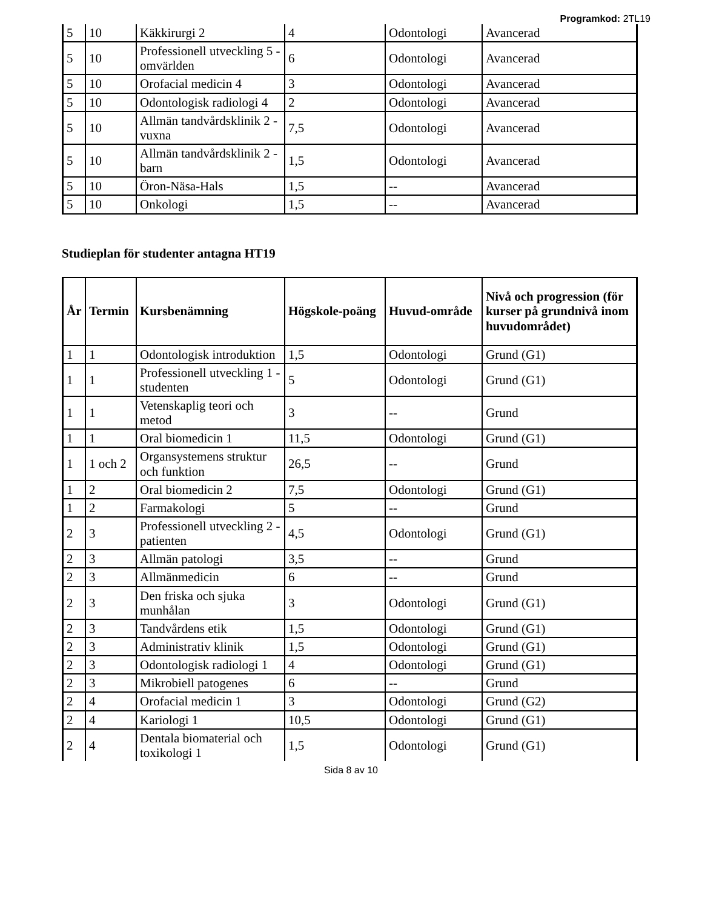Programkod: 2TL19
| 5 | 10 | Käkkirurgi 2 | 4 | Odontologi | Avancerad |
| 5 | 10 | Professionell utveckling 5 - omvärlden | 6 | Odontologi | Avancerad |
| 5 | 10 | Orofacial medicin 4 | 3 | Odontologi | Avancerad |
| 5 | 10 | Odontologisk radiologi 4 | 2 | Odontologi | Avancerad |
| 5 | 10 | Allmän tandvårdsklinik 2 - vuxna | 7,5 | Odontologi | Avancerad |
| 5 | 10 | Allmän tandvårdsklinik 2 - barn | 1,5 | Odontologi | Avancerad |
| 5 | 10 | Öron-Näsa-Hals | 1,5 | -- | Avancerad |
| 5 | 10 | Onkologi | 1,5 | -- | Avancerad |
Studieplan för studenter antagna HT19
| År | Termin | Kursbenämning | Högskole-poäng | Huvud-område | Nivå och progression (för kurser på grundnivå inom huvudområdet) |
| --- | --- | --- | --- | --- | --- |
| 1 | 1 | Odontologisk introduktion | 1,5 | Odontologi | Grund (G1) |
| 1 | 1 | Professionell utveckling 1 - studenten | 5 | Odontologi | Grund (G1) |
| 1 | 1 | Vetenskaplig teori och metod | 3 | -- | Grund |
| 1 | 1 | Oral biomedicin 1 | 11,5 | Odontologi | Grund (G1) |
| 1 | 1 och 2 | Organsystemens struktur och funktion | 26,5 | -- | Grund |
| 1 | 2 | Oral biomedicin 2 | 7,5 | Odontologi | Grund (G1) |
| 1 | 2 | Farmakologi | 5 | -- | Grund |
| 2 | 3 | Professionell utveckling 2 - patienten | 4,5 | Odontologi | Grund (G1) |
| 2 | 3 | Allmän patologi | 3,5 | -- | Grund |
| 2 | 3 | Allmänmedicin | 6 | -- | Grund |
| 2 | 3 | Den friska och sjuka munhålan | 3 | Odontologi | Grund (G1) |
| 2 | 3 | Tandvårdens etik | 1,5 | Odontologi | Grund (G1) |
| 2 | 3 | Administrativ klinik | 1,5 | Odontologi | Grund (G1) |
| 2 | 3 | Odontologisk radiologi 1 | 4 | Odontologi | Grund (G1) |
| 2 | 3 | Mikrobiell patogenes | 6 | -- | Grund |
| 2 | 4 | Orofacial medicin 1 | 3 | Odontologi | Grund (G2) |
| 2 | 4 | Kariologi 1 | 10,5 | Odontologi | Grund (G1) |
| 2 | 4 | Dentala biomaterial och toxikologi 1 | 1,5 | Odontologi | Grund (G1) |
Sida 8 av 10